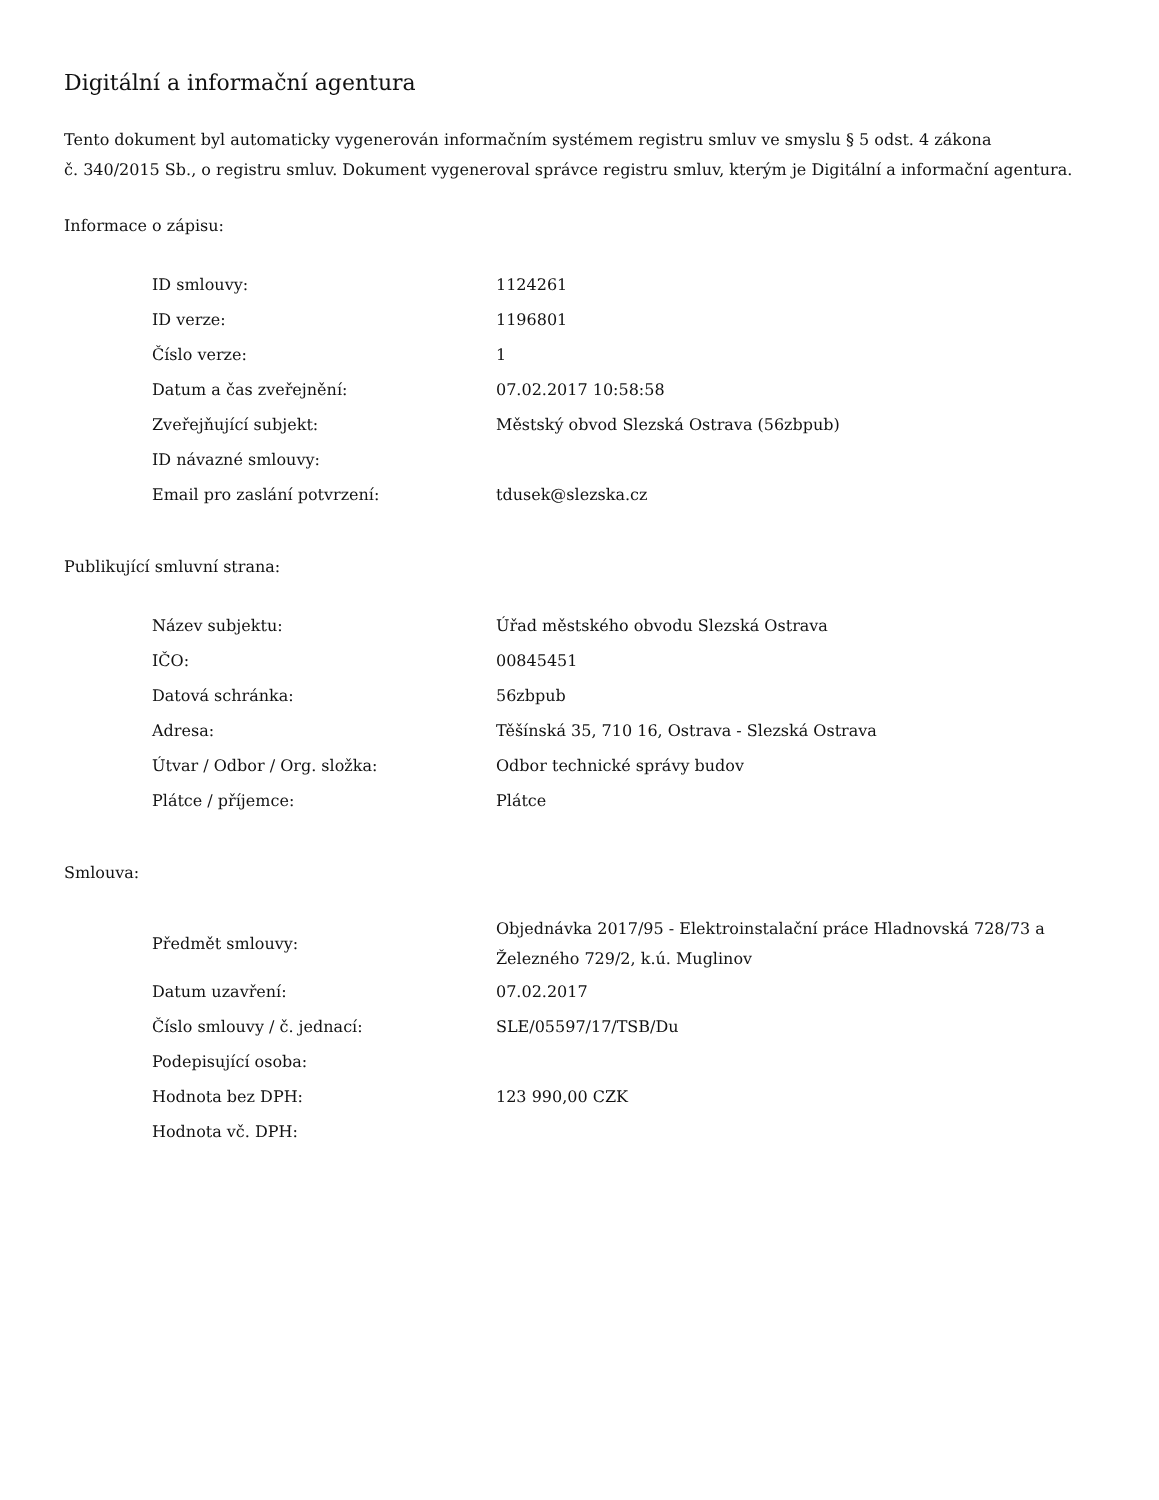Digitální a informační agentura
Tento dokument byl automaticky vygenerován informačním systémem registru smluv ve smyslu § 5 odst. 4 zákona
č. 340/2015 Sb., o registru smluv. Dokument vygeneroval správce registru smluv, kterým je Digitální a informační agentura.
Informace o zápisu:
| ID smlouvy: | 1124261 |
| ID verze: | 1196801 |
| Číslo verze: | 1 |
| Datum a čas zveřejnění: | 07.02.2017 10:58:58 |
| Zveřejňující subjekt: | Městský obvod Slezská Ostrava (56zbpub) |
| ID návazné smlouvy: | |
| Email pro zaslání potvrzení: | tdusek@slezska.cz |
Publikující smluvní strana:
| Název subjektu: | Úřad městského obvodu Slezská Ostrava |
| IČO: | 00845451 |
| Datová schránka: | 56zbpub |
| Adresa: | Těšínská 35, 710 16, Ostrava - Slezská Ostrava |
| Útvar / Odbor / Org. složka: | Odbor technické správy budov |
| Plátce / příjemce: | Plátce |
Smlouva:
| Předmět smlouvy: | Objednávka 2017/95 - Elektroinstalační práce Hladnovská 728/73 a Železného 729/2, k.ú. Muglinov |
| Datum uzavření: | 07.02.2017 |
| Číslo smlouvy / č. jednací: | SLE/05597/17/TSB/Du |
| Podepisující osoba: | |
| Hodnota bez DPH: | 123 990,00 CZK |
| Hodnota vč. DPH: | |